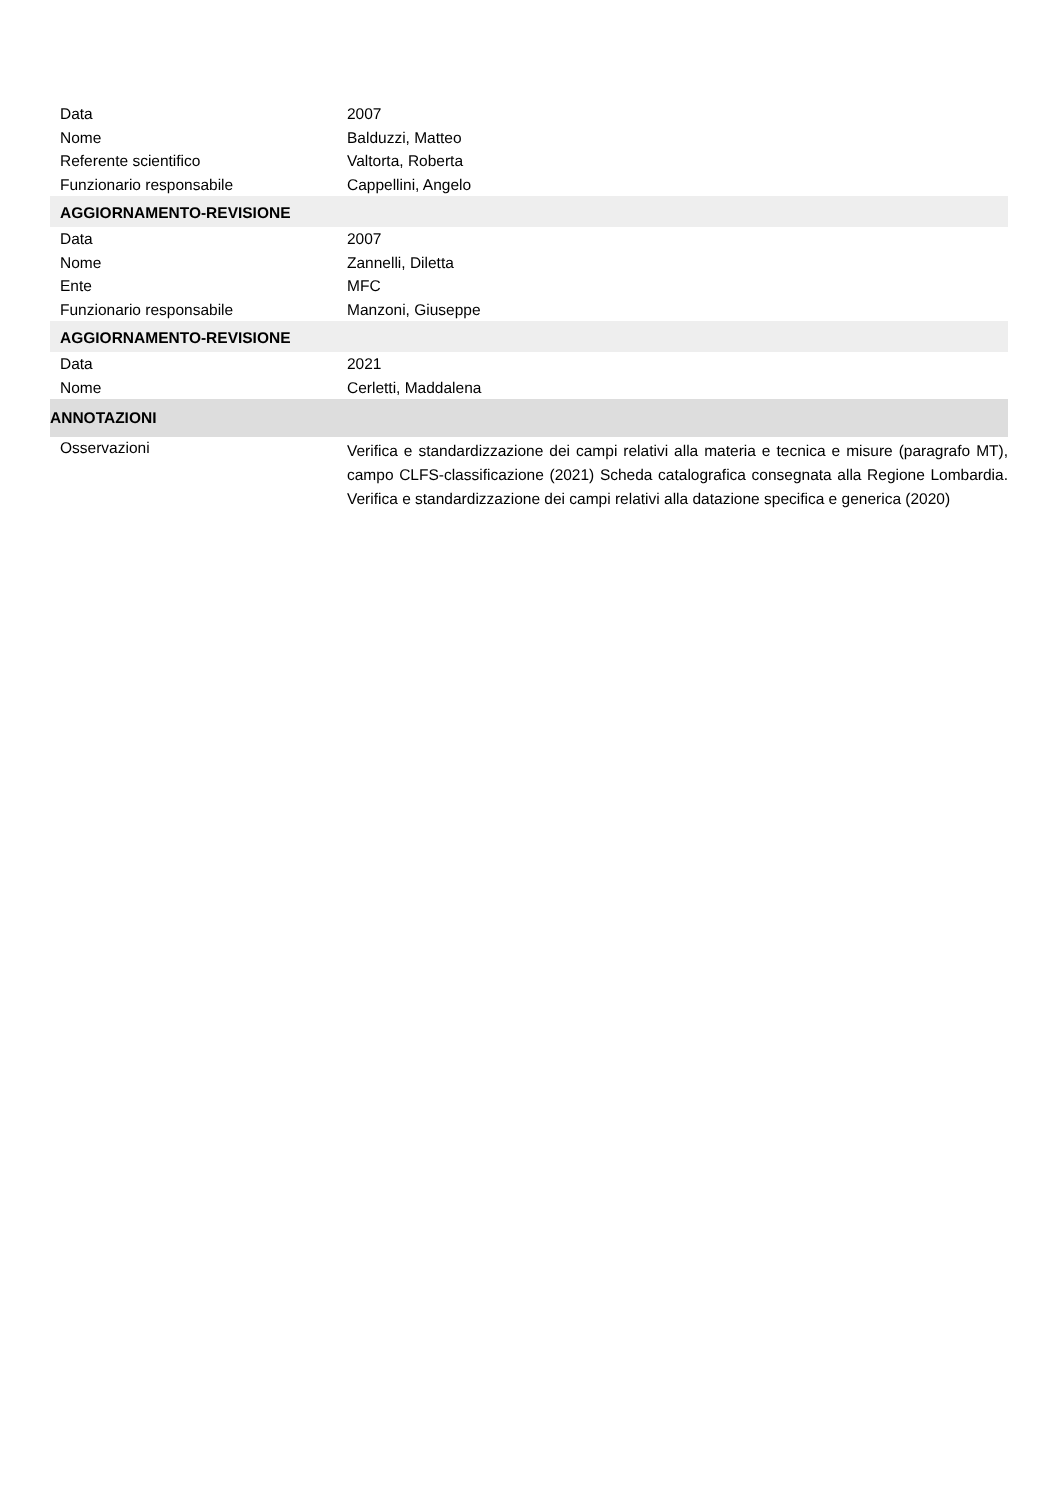Data 2007
Nome Balduzzi, Matteo
Referente scientifico Valtorta, Roberta
Funzionario responsabile Cappellini, Angelo
AGGIORNAMENTO-REVISIONE
Data 2007
Nome Zannelli, Diletta
Ente MFC
Funzionario responsabile Manzoni, Giuseppe
AGGIORNAMENTO-REVISIONE
Data 2021
Nome Cerletti, Maddalena
ANNOTAZIONI
Osservazioni
Verifica e standardizzazione dei campi relativi alla materia e tecnica e misure (paragrafo MT), campo CLFS-classificazione (2021) Scheda catalografica consegnata alla Regione Lombardia. Verifica e standardizzazione dei campi relativi alla datazione specifica e generica (2020)